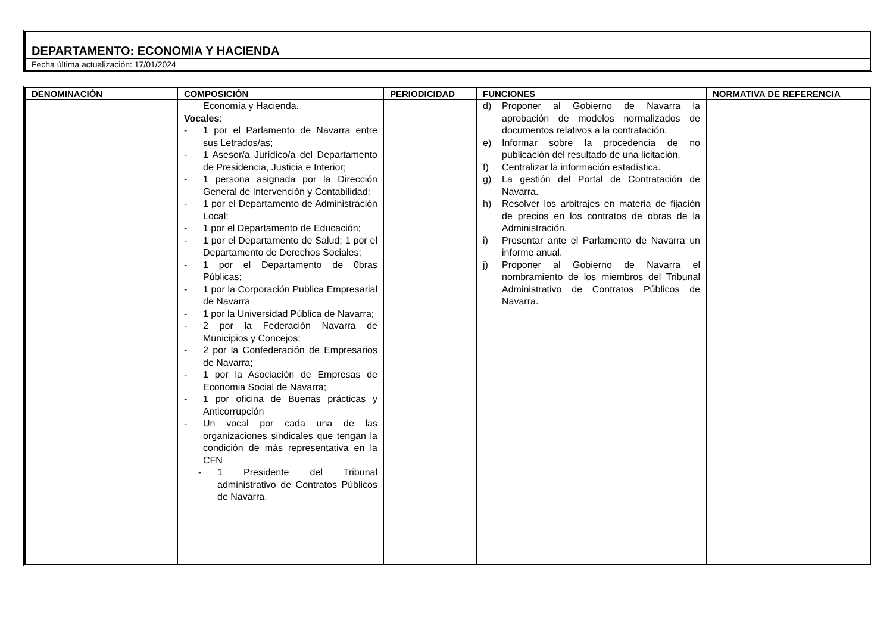| DEPARTAMENTO: ECONOMIA Y HACIENDA |
| Fecha última actualización: 17/01/2024 |
| DENOMINACIÓN | COMPOSICIÓN | PERIODICIDAD | FUNCIONES | NORMATIVA DE REFERENCIA |
| --- | --- | --- | --- | --- |
| | Economía y Hacienda. Vocales : - 1 por el Parlamento de Navarra entre sus Letrados/as; - 1 Asesor/a Jurídico/a del Departamento de Presidencia, Justicia e Interior; - 1 persona asignada por la Dirección General de Intervención y Contabilidad; - 1 por el Departamento de Administración Local; - 1 por el Departamento de Educación; - 1 por el Departamento de Salud; 1 por el Departamento de Derechos Sociales; - 1 por el Departamento de 0bras Públicas; - 1 por la Corporación Publica Empresarial de Navarra - 1 por la Universidad Pública de Navarra; - 2 por la Federación Navarra de Municipios y Concejos; - 2 por la Confederación de Empresarios de Navarra; - 1 por la Asociación de Empresas de Economia Social de Navarra; - 1 por oficina de Buenas prácticas y Anticorrupción - Un vocal por cada una de las organizaciones sindicales que tengan la condición de más representativa en la CFN - 1 Presidente del Tribunal administrativo de Contratos Públicos de Navarra. | | d) Proponer al Gobierno de Navarra la aprobación de modelos normalizados de documentos relativos a la contratación. e) Informar sobre la procedencia de no publicación del resultado de una licitación. f) Centralizar la información estadística. g) La gestión del Portal de Contratación de Navarra. h) Resolver los arbitrajes en materia de fijación de precios en los contratos de obras de la Administración. i) Presentar ante el Parlamento de Navarra un informe anual. j) Proponer al Gobierno de Navarra el nombramiento de los miembros del Tribunal Administrativo de Contratos Públicos de Navarra. | |